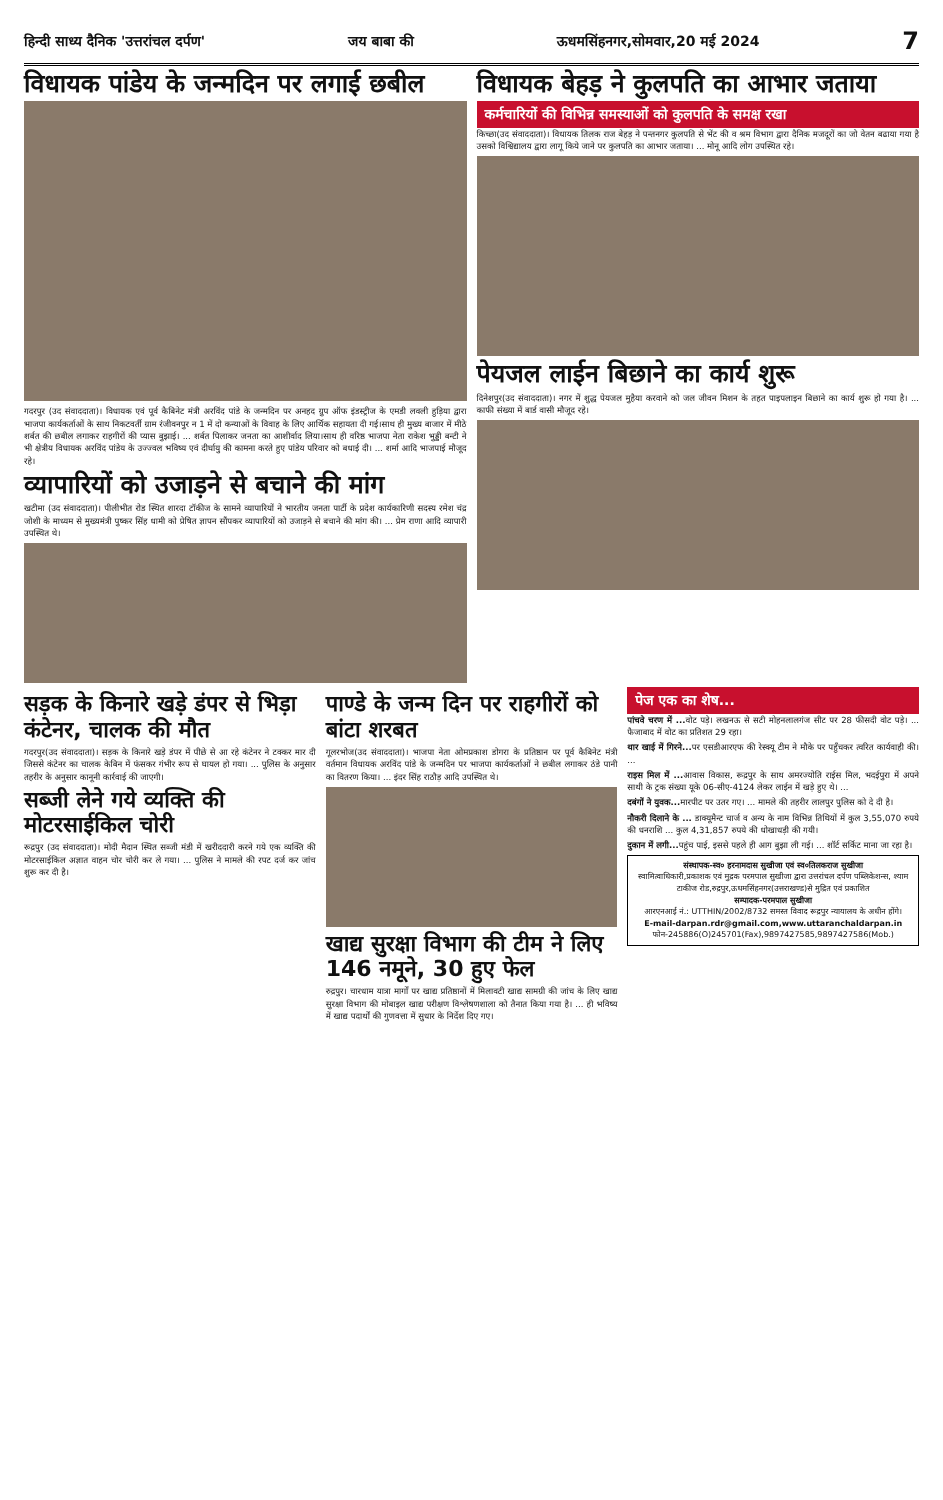हिन्दी साध्य दैनिक 'उत्तरांचल दर्पण' जय बाबा की ऊधमसिंहनगर,सोमवार,20 मई 2024 7
विधायक पांडेय के जन्मदिन पर लगाई छबील
गदरपुर (उद संवाददाता)। विधायक एवं पूर्व कैबिनेट मंत्री अरविंद पांडे के जन्मदिन पर अनहद ग्रुप ऑफ इंडस्ट्रीज के एमडी लवली हुड़िया द्वारा भाजपा कार्यकर्ताओं के साथ निकटवर्ती ग्राम रंजीवनपुर न 1 में दो कन्याओं के विवाह के लिए आर्थिक सहायता दी गई।साथ ही मुख्य बाजार में मीठे शर्बत की छबील लगाकर राहगीरों की प्यास बुझाई। ... शर्बत पिलाकर जनता का आशीर्वाद लिया।साथ ही वरिष्ठ भाजपा नेता राकेश भुड्डी बन्टी ने भी क्षेत्रीय विधायक अरविंद पांडेय के उज्ज्वल भविष्य एवं दीर्घायु की कामना करते हुए पांडेय परिवार को बधाई दी। ... शर्मा आदि भाजपाई मौजूद रहे।
व्यापारियों को उजाड़ने से बचाने की मांग
खटीमा (उद संवाददाता)। पीलीभीत रोड स्थित शारदा टॉकीज के सामने व्यापारियों ने भारतीय जनता पार्टी के प्रदेश कार्यकारिणी सदस्य रमेश चंद्र जोशी के माध्यम से मुख्यमंत्री पुष्कर सिंह धामी को प्रेषित ज्ञापन सौंपकर व्यापारियों को उजाड़ने से बचाने की मांग की। ... प्रेम राणा आदि व्यापारी उपस्थित थे।
विधायक बेहड़ ने कुलपति का आभार जताया
कर्मचारियों की विभिन्न समस्याओं को कुलपति के समक्ष रखा
किच्छा(उद संवाददाता)। विधायक तिलक राज बेहड़ ने पन्तनगर कुलपति से भेंट की व श्रम विभाग द्वारा दैनिक मजदूरों का जो वेतन बढाया गया है उसको विश्विद्यालय द्वारा लागू किये जाने पर कुलपति का आभार जताया। ... मोनू आदि लोग उपस्थित रहे।
पेयजल लाईन बिछाने का कार्य शुरू
दिनेशपुर(उद संवाददाता)। नगर में शुद्ध पेयजल मुहैया करवाने को जल जीवन मिशन के तहत पाइपलाइन बिछाने का कार्य शुरू हो गया है। ... काफी संख्या में बार्ड वासी मौजूद रहे।
सड़क के किनारे खड़े डंपर से भिड़ा कंटेनर, चालक की मौत
गदरपुर(उद संवाददाता)। सड़क के किनारे खड़े डंपर में पीछे से आ रहे कंटेनर ने टक्कर मार दी जिससे कंटेनर का चालक केबिन में फंसकर गंभीर रूप से घायल हो गया। ... पुलिस के अनुसार तहरीर के अनुसार कानूनी कार्रवाई की जाएगी।
सब्जी लेने गये व्यक्ति की मोटरसाईकिल चोरी
रूद्रपुर (उद संवाददाता)। मोदी मैदान स्थित सब्जी मंडी में खरीददारी करने गये एक व्यक्ति की मोटरसाईकिल अज्ञात वाहन चोर चोरी कर ले गया। ... पुलिस ने मामले की रपट दर्ज कर जांच शुरू कर दी है।
पाण्डे के जन्म दिन पर राहगीरों को बांटा शरबत
गूलरभोज(उद संवाददाता)। भाजपा नेता ओमप्रकाश डोगरा के प्रतिष्ठान पर पूर्व कैबिनेट मंत्री वर्तमान विधायक अरविंद पांडे के जन्मदिन पर भाजपा कार्यकर्ताओं ने छबील लगाकर ठंडे पानी का वितरण किया। ... इंदर सिंह राठौड़ आदि उपस्थित थे।
खाद्य सुरक्षा विभाग की टीम ने लिए 146 नमूने, 30 हुए फेल
रुद्रपुर। चारधाम यात्रा मार्गों पर खाद्य प्रतिष्ठानों में मिलावटी खाद्य सामग्री की जांच के लिए खाद्य सुरक्षा विभाग की मोबाइल खाद्य परीक्षण विश्लेषणशाला को तैनात किया गया है। ... ही भविष्य में खाद्य पदार्थों की गुणवत्ता में सुधार के निर्देश दिए गए।
पेज एक का शेष...
पांचवे चरण में ... वोट पड़े। लखनऊ से सटी मोहनलालगंज सीट पर 28 फीसदी वोट पड़े। ... फैजाबाद में वोट का प्रतिशत 29 रहा।
थार खाई में गिरने... पर एसडीआरएफ की रेस्क्यू टीम ने मौके पर पहुँचकर त्वरित कार्यवाही की। ...
राइस मिल में ... आवास विकास, रूद्रपुर के साथ अमरज्योति राईस मिल, भदईपुरा में अपने साथी के ट्रक संख्या यूके 06-सीए-4124 लेकर लाईन में खड़े हुए थे। ...
दबंगों ने युवक... मारपीट पर उतर गए। ... मामले की तहरीर लालपुर पुलिस को दे दी है।
नौकरी दिलाने के ... डाक्यूमैन्ट चार्ज व अन्य के नाम विभिन्न तिथियों में कुल 3,55,070 रुपये की धनराशि ... कुल 4,31,857 रुपये की धोखाधड़ी की गयी।
दुकान में लगी... पहुंच पाई, इससे पहले ही आग बुझा ली गई। ... शॉर्ट सर्किट माना जा रहा है।
संस्थापक-स्व० हरनामदास सुखीजा एवं स्व०तिलकराज सुखीजा
स्वामित्वाधिकारी,प्रकाशक एवं मुद्रक परमपाल सुखीजा द्वारा उत्तरांचल दर्पण पब्लिकेशन्स, श्याम टाकीज रोड,रुद्रपुर,ऊधमसिंहनगर(उत्तराखण्ड)से मुद्रित एवं प्रकाशित
सम्पादक-परमपाल सुखीजा
आरएनआई नं.: UTTHIN/2002/8732 समस्त विवाद रूद्रपुर न्यायालय के अधीन होंगे।
E-mail-darpan.rdr@gmail.com,www.uttaranchaldarpan.in
फोन-245886(O)245701(Fax),9897427585,9897427586(Mob.)